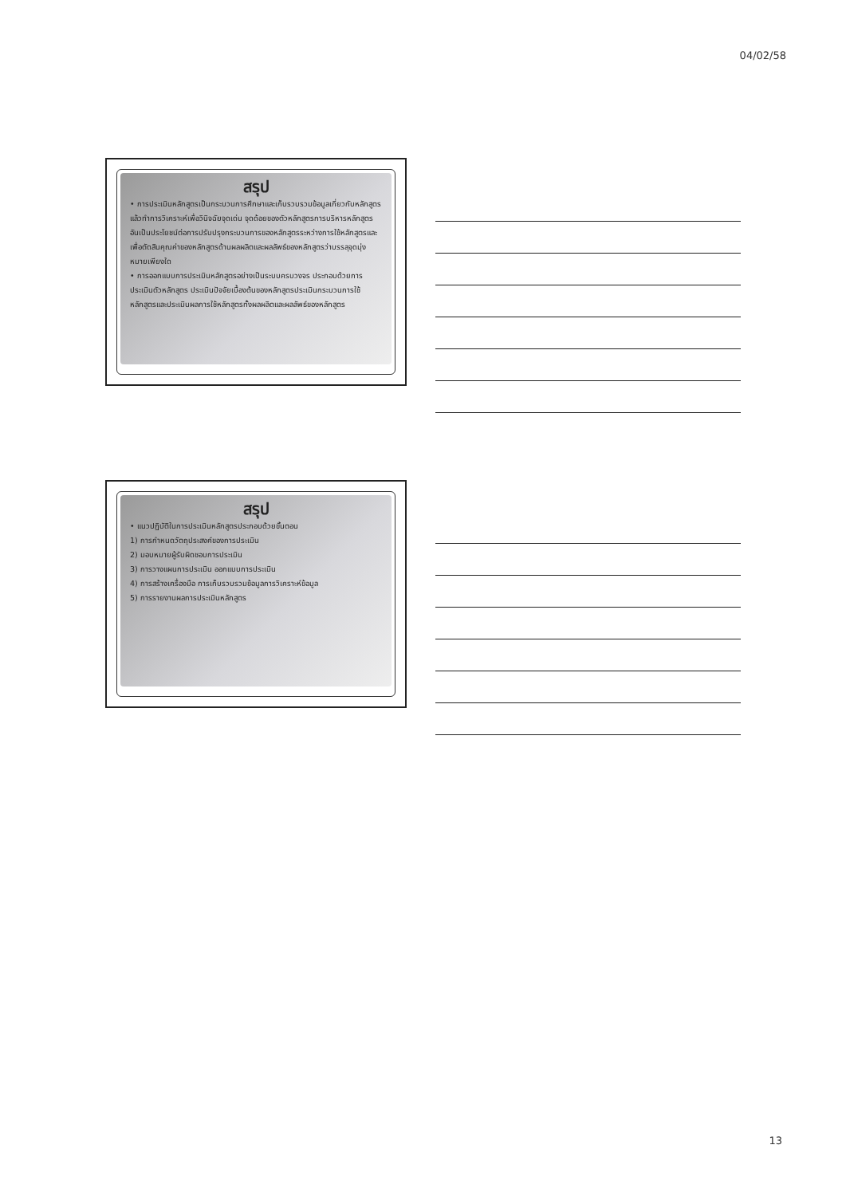04/02/58
สรุป
• การประเมินหลักสูตรเป็นกระบวนการศึกษาและเก็บรวบรวมข้อมูลเกี่ยวกับหลักสูตรแล้วทำการวิเคราะห์เพื่อวินิจฉัยจุดเด่น จุดด้อยของตัวหลักสูตรการบริหารหลักสูตรอันเป็นประโยชน์ต่อการปรับปรุงกระบวนการของหลักสูตรระหว่างการใช้หลักสูตรและเพื่อตัดสินคุณค่าของหลักสูตรด้านผลผลิตและผลลัพธ์ของหลักสูตรว่าบรรลุจุดมุ่งหมายเพียงใด
• การออกแบบการประเมินหลักสูตรอย่างเป็นระบบครบวงจร ประกอบด้วยการประเมินตัวหลักสูตร ประเมินปัจจัยเบื้องต้นของหลักสูตรประเมินกระบวนการใช้หลักสูตรและประเมินผลการใช้หลักสูตรทั้งผลผลิตและผลลัพธ์ของหลักสูตร
สรุป
• แนวปฏิบัติในการประเมินหลักสูตรประกอบด้วยขั้นตอน
1) การกำหนดวัตถุประสงค์ของการประเมิน
2) มอบหมายผู้รับผิดชอบการประเมิน
3) การวางแผนการประเมิน ออกแบบการประเมิน
4) การสร้างเครื่องมือ การเก็บรวบรวมข้อมูลการวิเคราะห์ข้อมูล
5) การรายงานผลการประเมินหลักสูตร
13